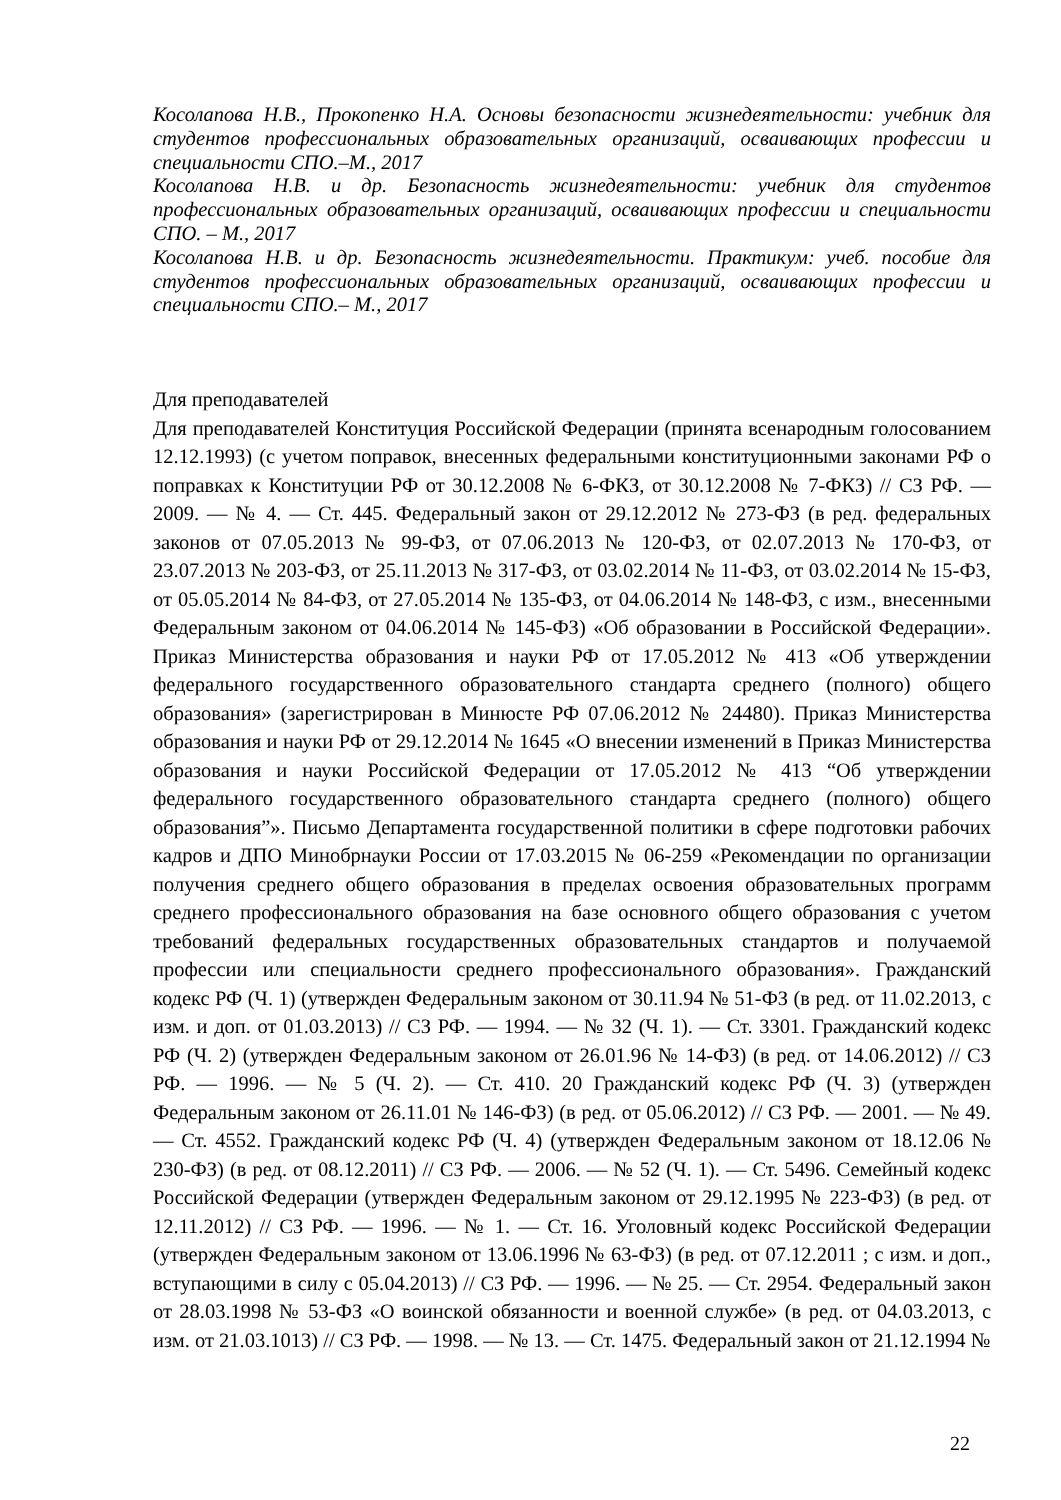Косолапова Н.В., Прокопенко Н.А. Основы безопасности жизнедеятельности: учебник для студентов профессиональных образовательных организаций, осваивающих профессии и специальности СПО.–М., 2017
Косолапова Н.В. и др. Безопасность жизнедеятельности: учебник для студентов профессиональных образовательных организаций, осваивающих профессии и специальности СПО. – М., 2017
Косолапова Н.В. и др. Безопасность жизнедеятельности. Практикум: учеб. пособие для студентов профессиональных образовательных организаций, осваивающих профессии и специальности СПО.– М., 2017
Для преподавателей
Для преподавателей Конституция Российской Федерации (принята всенародным голосованием 12.12.1993) (с учетом поправок, внесенных федеральными конституционными законами РФ о поправках к Конституции РФ от 30.12.2008 № 6-ФКЗ, от 30.12.2008 № 7-ФКЗ) // СЗ РФ. — 2009. — № 4. — Ст. 445. Федеральный закон от 29.12.2012 № 273-ФЗ (в ред. федеральных законов от 07.05.2013 № 99-ФЗ, от 07.06.2013 № 120-ФЗ, от 02.07.2013 № 170-ФЗ, от 23.07.2013 № 203-ФЗ, от 25.11.2013 № 317-ФЗ, от 03.02.2014 № 11-ФЗ, от 03.02.2014 № 15-ФЗ, от 05.05.2014 № 84-ФЗ, от 27.05.2014 № 135-ФЗ, от 04.06.2014 № 148-ФЗ, с изм., внесенными Федеральным законом от 04.06.2014 № 145-ФЗ) «Об образовании в Российской Федерации». Приказ Министерства образования и науки РФ от 17.05.2012 № 413 «Об утверждении федерального государственного образовательного стандарта среднего (полного) общего образования» (зарегистрирован в Минюсте РФ 07.06.2012 № 24480). Приказ Министерства образования и науки РФ от 29.12.2014 № 1645 «О внесении изменений в Приказ Министерства образования и науки Российской Федерации от 17.05.2012 № 413 “Об утверждении федерального государственного образовательного стандарта среднего (полного) общего образования”». Письмо Департамента государственной политики в сфере подготовки рабочих кадров и ДПО Минобрнауки России от 17.03.2015 № 06-259 «Рекомендации по организации получения среднего общего образования в пределах освоения образовательных программ среднего профессионального образования на базе основного общего образования с учетом требований федеральных государственных образовательных стандартов и получаемой профессии или специальности среднего профессионального образования». Гражданский кодекс РФ (Ч. 1) (утвержден Федеральным законом от 30.11.94 № 51-ФЗ (в ред. от 11.02.2013, с изм. и доп. от 01.03.2013) // СЗ РФ. — 1994. — № 32 (Ч. 1). — Ст. 3301. Гражданский кодекс РФ (Ч. 2) (утвержден Федеральным законом от 26.01.96 № 14-ФЗ) (в ред. от 14.06.2012) // СЗ РФ. — 1996. — № 5 (Ч. 2). — Ст. 410. 20 Гражданский кодекс РФ (Ч. 3) (утвержден Федеральным законом от 26.11.01 № 146-ФЗ) (в ред. от 05.06.2012) // СЗ РФ. — 2001. — № 49. — Ст. 4552. Гражданский кодекс РФ (Ч. 4) (утвержден Федеральным законом от 18.12.06 № 230-ФЗ) (в ред. от 08.12.2011) // СЗ РФ. — 2006. — № 52 (Ч. 1). — Ст. 5496. Семейный кодекс Российской Федерации (утвержден Федеральным законом от 29.12.1995 № 223-ФЗ) (в ред. от 12.11.2012) // СЗ РФ. — 1996. — № 1. — Ст. 16. Уголовный кодекс Российской Федерации (утвержден Федеральным законом от 13.06.1996 № 63-ФЗ) (в ред. от 07.12.2011 ; с изм. и доп., вступающими в силу с 05.04.2013) // СЗ РФ. — 1996. — № 25. — Ст. 2954. Федеральный закон от 28.03.1998 № 53-ФЗ «О воинской обязанности и военной службе» (в ред. от 04.03.2013, с изм. от 21.03.1013) // СЗ РФ. — 1998. — № 13. — Ст. 1475. Федеральный закон от 21.12.1994 №
22